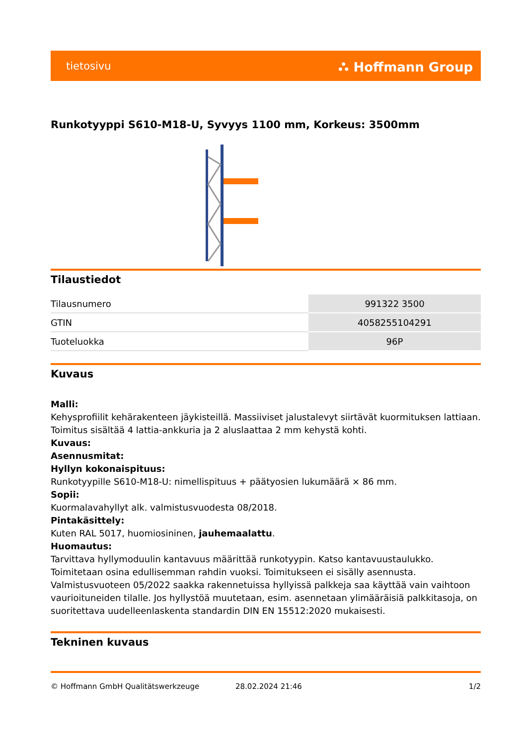tietosivu ⛬ Hoffmann Group
Runkotyyppi S610-M18-U, Syvyys 1100 mm, Korkeus: 3500mm
Tilaustiedot
| Tilausnumero | 991322 3500 |
| GTIN | 4058255104291 |
| Tuoteluokka | 96P |
Kuvaus
Malli:
Kehysprofiilit kehärakenteen jäykisteillä. Massiiviset jalustalevyt siirtävät kuormituksen lattiaan. Toimitus sisältää 4 lattia-ankkuria ja 2 aluslaattaa 2 mm kehystä kohti.
Kuvaus:
Asennusmitat:
Hyllyn kokonaispituus:
Runkotyypille S610-M18-U: nimellispituus + päätyosien lukumäärä × 86 mm.
Sopii:
Kuormalavahyllyt alk. valmistusvuodesta 08/2018.
Pintakäsittely:
Kuten RAL 5017, huomiosininen, jauhemaalattu.
Huomautus:
Tarvittava hyllymoduulin kantavuus määrittää runkotyypin. Katso kantavuustaulukko. Toimitetaan osina edullisemman rahdin vuoksi. Toimitukseen ei sisälly asennusta. Valmistusvuoteen 05/2022 saakka rakennetuissa hyllyissä palkkeja saa käyttää vain vaihtoon vaurioituneiden tilalle. Jos hyllystöä muutetaan, esim. asennetaan ylimääräisiä palkkitasoja, on suoritettava uudelleenlaskenta standardin DIN EN 15512:2020 mukaisesti.
Tekninen kuvaus
© Hoffmann GmbH Qualitätswerkzeuge 28.02.2024 21:46 1/2